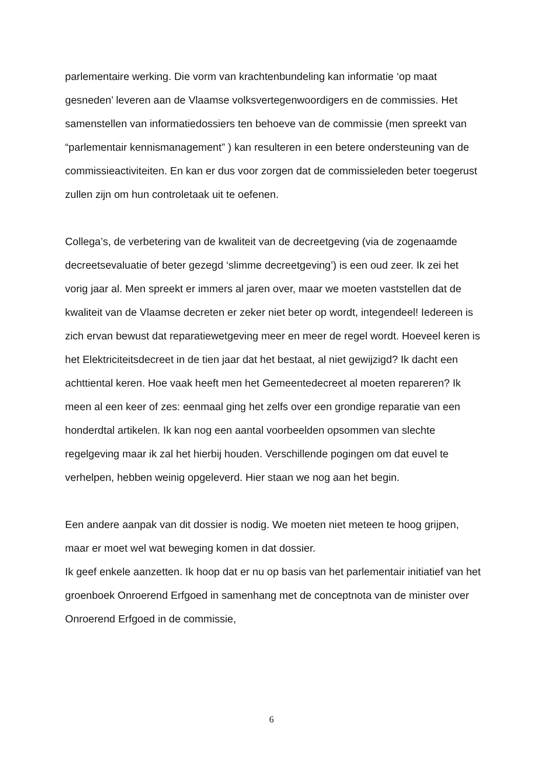parlementaire werking. Die vorm van krachtenbundeling kan informatie ‘op maat gesneden’ leveren aan de Vlaamse volksvertegenwoordigers en de commissies. Het samenstellen van informatiedossiers ten behoeve van de commissie (men spreekt van “parlementair kennismanagement” ) kan resulteren in een betere ondersteuning van de commissieactiviteiten. En kan er dus voor zorgen dat de commissieleden beter toegerust zullen zijn om hun controletaak uit te oefenen.
Collega’s, de verbetering van de kwaliteit van de decreetgeving (via de zogenaamde decreetsevaluatie of beter gezegd ‘slimme decreetgeving’) is een oud zeer. Ik zei het vorig jaar al. Men spreekt er immers al jaren over, maar we moeten vaststellen dat de kwaliteit van de Vlaamse decreten er zeker niet beter op wordt, integendeel! Iedereen is zich ervan bewust dat reparatiewetgeving meer en meer de regel wordt. Hoeveel keren is het Elektriciteitsdecreet in de tien jaar dat het bestaat, al niet gewijzigd? Ik dacht een achttiental keren. Hoe vaak heeft men het Gemeentedecreet al moeten repareren? Ik meen al een keer of zes: eenmaal ging het zelfs over een grondige reparatie van een honderdtal artikelen. Ik kan nog een aantal voorbeelden opsommen van slechte regelgeving maar ik zal het hierbij houden. Verschillende pogingen om dat euvel te verhelpen, hebben weinig opgeleverd. Hier staan we nog aan het begin.
Een andere aanpak van dit dossier is nodig. We moeten niet meteen te hoog grijpen, maar er moet wel wat beweging komen in dat dossier.
Ik geef enkele aanzetten. Ik hoop dat er nu op basis van het parlementair initiatief van het groenboek Onroerend Erfgoed in samenhang met de conceptnota van de minister over Onroerend Erfgoed in de commissie,
6